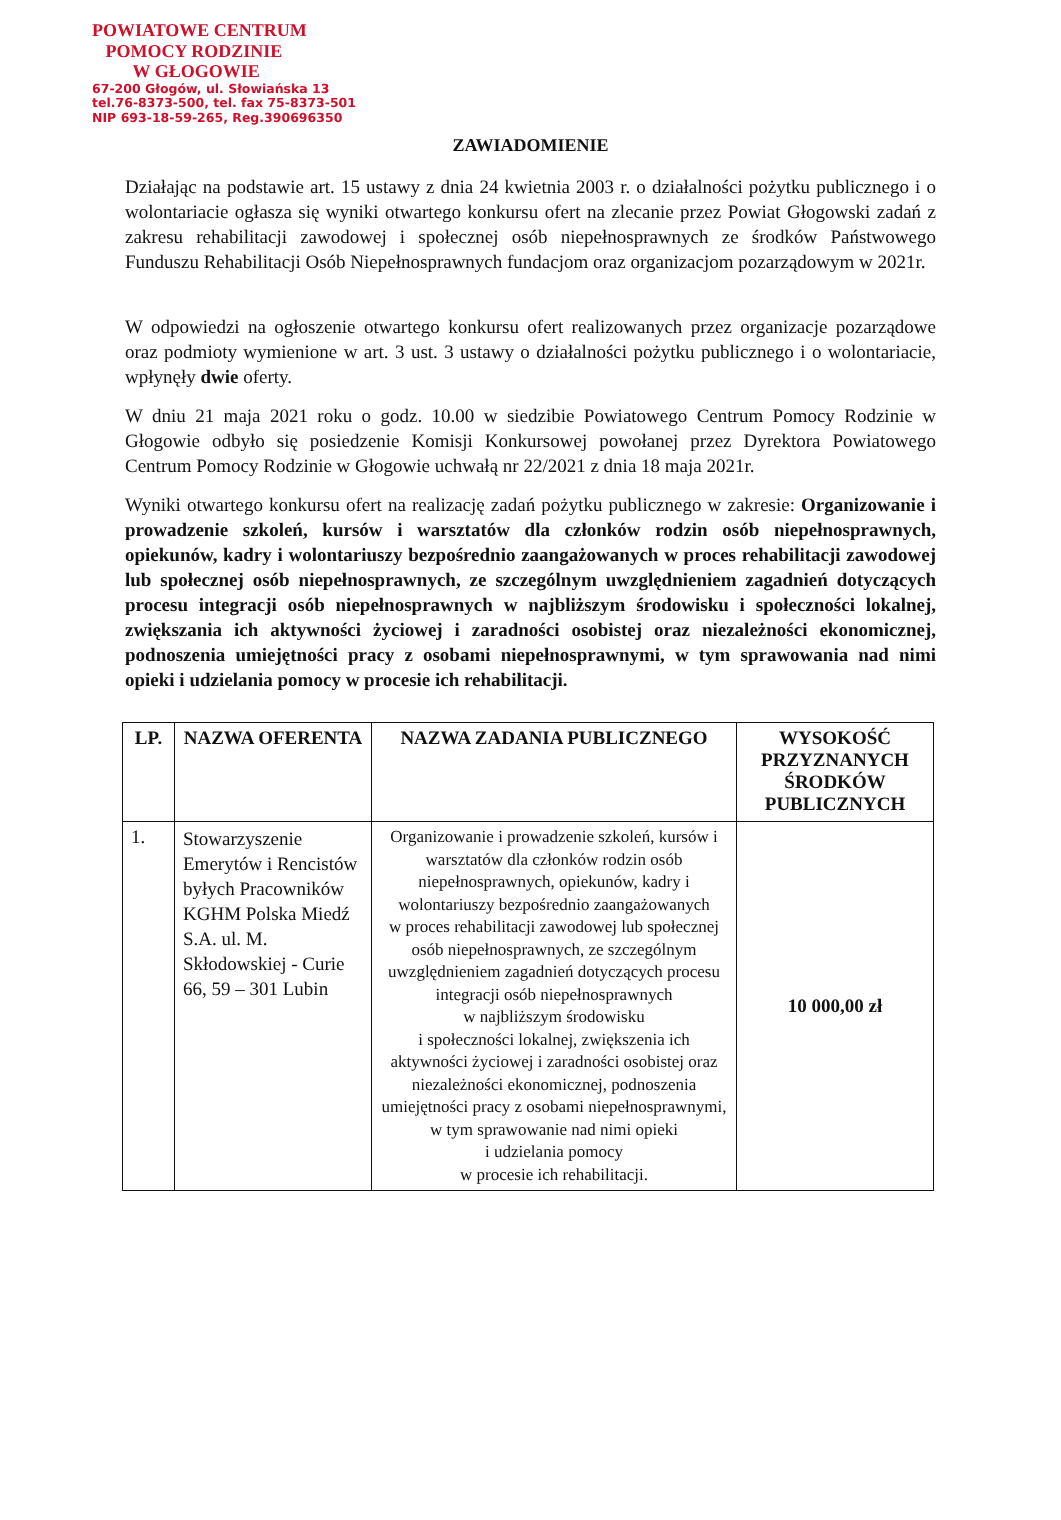POWIATOWE CENTRUM
POMOCY RODZINIE
W GŁOGOWIE
67-200 Głogów, ul. Słowiańska 13
tel.76-8373-500, tel. fax 75-8373-501
NIP 693-18-59-265, Reg.390696350
ZAWIADOMIENIE
Działając na podstawie art. 15 ustawy z dnia 24 kwietnia 2003 r. o działalności pożytku publicznego i o wolontariacie ogłasza się wyniki otwartego konkursu ofert na zlecanie przez Powiat Głogowski zadań z zakresu rehabilitacji zawodowej i społecznej osób niepełnosprawnych ze środków Państwowego Funduszu Rehabilitacji Osób Niepełnosprawnych fundacjom oraz organizacjom pozarządowym w 2021r.
W odpowiedzi na ogłoszenie otwartego konkursu ofert realizowanych przez organizacje pozarządowe oraz podmioty wymienione w art. 3 ust. 3 ustawy o działalności pożytku publicznego i o wolontariacie, wpłynęły dwie oferty.
W dniu 21 maja 2021 roku o godz. 10.00 w siedzibie Powiatowego Centrum Pomocy Rodzinie w Głogowie odbyło się posiedzenie Komisji Konkursowej powołanej przez Dyrektora Powiatowego Centrum Pomocy Rodzinie w Głogowie uchwałą nr 22/2021 z dnia 18 maja 2021r.
Wyniki otwartego konkursu ofert na realizację zadań pożytku publicznego w zakresie: Organizowanie i prowadzenie szkoleń, kursów i warsztatów dla członków rodzin osób niepełnosprawnych, opiekunów, kadry i wolontariuszy bezpośrednio zaangażowanych w proces rehabilitacji zawodowej lub społecznej osób niepełnosprawnych, ze szczególnym uwzględnieniem zagadnień dotyczących procesu integracji osób niepełnosprawnych w najbliższym środowisku i społeczności lokalnej, zwiększania ich aktywności życiowej i zaradności osobistej oraz niezależności ekonomicznej, podnoszenia umiejętności pracy z osobami niepełnosprawnymi, w tym sprawowania nad nimi opieki i udzielania pomocy w procesie ich rehabilitacji.
| LP. | NAZWA OFERENTA | NAZWA ZADANIA PUBLICZNEGO | WYSOKOŚĆ PRZYZNANYCH ŚRODKÓW PUBLICZNYCH |
| --- | --- | --- | --- |
| 1. | Stowarzyszenie Emerytów i Rencistów byłych Pracowników KGHM Polska Miedź S.A. ul. M. Skłodowskiej - Curie 66, 59 – 301 Lubin | Organizowanie i prowadzenie szkoleń, kursów i warsztatów dla członków rodzin osób niepełnosprawnych, opiekunów, kadry i wolontariuszy bezpośrednio zaangażowanych w proces rehabilitacji zawodowej lub społecznej osób niepełnosprawnych, ze szczególnym uwzględnieniem zagadnień dotyczących procesu integracji osób niepełnosprawnych w najbliższym środowisku i społeczności lokalnej, zwiększenia ich aktywności życiowej i zaradności osobistej oraz niezależności ekonomicznej, podnoszenia umiejętności pracy z osobami niepełnosprawnymi, w tym sprawowanie nad nimi opieki i udzielania pomocy w procesie ich rehabilitacji. | 10 000,00 zł |